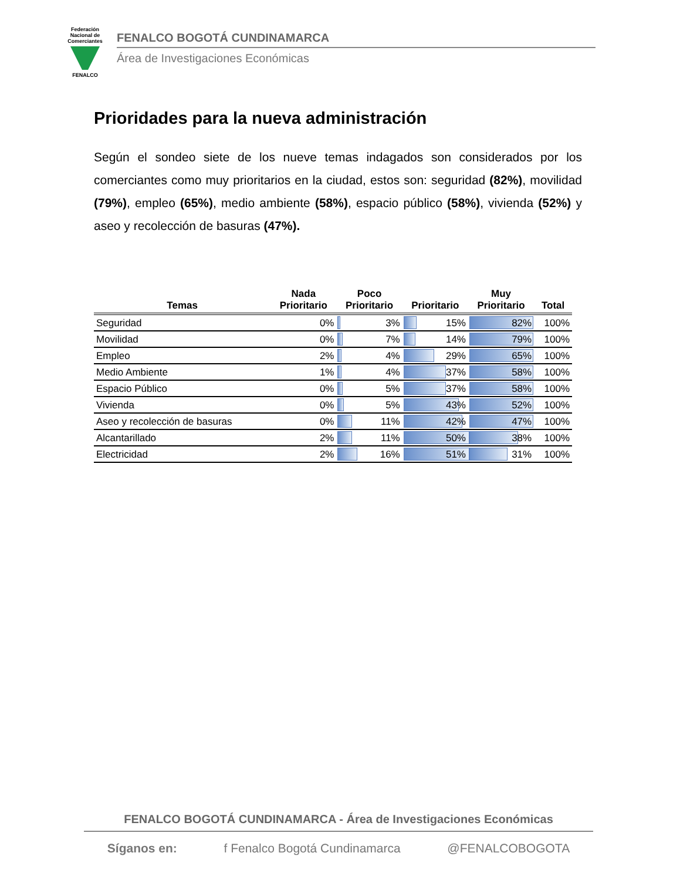Federación Nacional de Comerciantes
FENALCO
FENALCO BOGOTÁ CUNDINAMARCA
Área de Investigaciones Económicas
Prioridades para la nueva administración
Según el sondeo siete de los nueve temas indagados son considerados por los comerciantes como muy prioritarios en la ciudad, estos son: seguridad (82%), movilidad (79%), empleo (65%), medio ambiente (58%), espacio público (58%), vivienda (52%) y aseo y recolección de basuras (47%).
| Temas | Nada Prioritario | Poco Prioritario | Prioritario | Muy Prioritario | Total |
| --- | --- | --- | --- | --- | --- |
| Seguridad | 0% | 3% | 15% | 82% | 100% |
| Movilidad | 0% | 7% | 14% | 79% | 100% |
| Empleo | 2% | 4% | 29% | 65% | 100% |
| Medio Ambiente | 1% | 4% | 37% | 58% | 100% |
| Espacio Público | 0% | 5% | 37% | 58% | 100% |
| Vivienda | 0% | 5% | 43% | 52% | 100% |
| Aseo y recolección de basuras | 0% | 11% | 42% | 47% | 100% |
| Alcantarillado | 2% | 11% | 50% | 38% | 100% |
| Electricidad | 2% | 16% | 51% | 31% | 100% |
FENALCO BOGOTÁ CUNDINAMARCA - Área de Investigaciones Económicas
Síganos en: f Fenalco Bogotá Cundinamarca @FENALCOBOGOTA